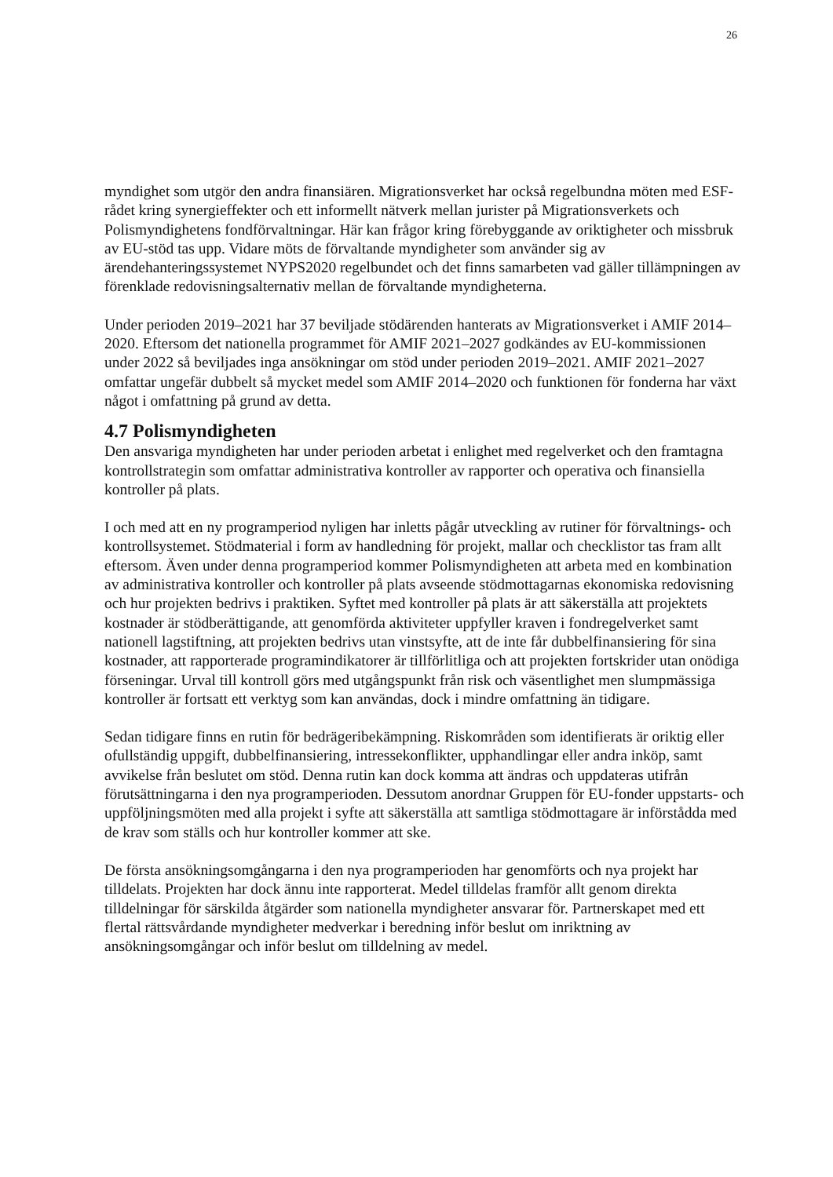26
myndighet som utgör den andra finansiären. Migrationsverket har också regelbundna möten med ESF-rådet kring synergieffekter och ett informellt nätverk mellan jurister på Migrationsverkets och Polismyndighetens fondförvaltningar. Här kan frågor kring förebyggande av oriktigheter och missbruk av EU-stöd tas upp. Vidare möts de förvaltande myndigheter som använder sig av ärendehanteringssystemet NYPS2020 regelbundet och det finns samarbeten vad gäller tillämpningen av förenklade redovisningsalternativ mellan de förvaltande myndigheterna.
Under perioden 2019–2021 har 37 beviljade stödärenden hanterats av Migrationsverket i AMIF 2014–2020. Eftersom det nationella programmet för AMIF 2021–2027 godkändes av EU-kommissionen under 2022 så beviljades inga ansökningar om stöd under perioden 2019–2021. AMIF 2021–2027 omfattar ungefär dubbelt så mycket medel som AMIF 2014–2020 och funktionen för fonderna har växt något i omfattning på grund av detta.
4.7 Polismyndigheten
Den ansvariga myndigheten har under perioden arbetat i enlighet med regelverket och den framtagna kontrollstrategin som omfattar administrativa kontroller av rapporter och operativa och finansiella kontroller på plats.
I och med att en ny programperiod nyligen har inletts pågår utveckling av rutiner för förvaltnings- och kontrollsystemet. Stödmaterial i form av handledning för projekt, mallar och checklistor tas fram allt eftersom. Även under denna programperiod kommer Polismyndigheten att arbeta med en kombination av administrativa kontroller och kontroller på plats avseende stödmottagarnas ekonomiska redovisning och hur projekten bedrivs i praktiken. Syftet med kontroller på plats är att säkerställa att projektets kostnader är stödberättigande, att genomförda aktiviteter uppfyller kraven i fondregelverket samt nationell lagstiftning, att projekten bedrivs utan vinstsyfte, att de inte får dubbelfinansiering för sina kostnader, att rapporterade programindikatorer är tillförlitliga och att projekten fortskrider utan onödiga förseningar. Urval till kontroll görs med utgångspunkt från risk och väsentlighet men slumpmässiga kontroller är fortsatt ett verktyg som kan användas, dock i mindre omfattning än tidigare.
Sedan tidigare finns en rutin för bedrägeribekämpning. Riskområden som identifierats är oriktig eller ofullständig uppgift, dubbelfinansiering, intressekonflikter, upphandlingar eller andra inköp, samt avvikelse från beslutet om stöd. Denna rutin kan dock komma att ändras och uppdateras utifrån förutsättningarna i den nya programperioden. Dessutom anordnar Gruppen för EU-fonder uppstarts- och uppföljningsmöten med alla projekt i syfte att säkerställa att samtliga stödmottagare är införstådda med de krav som ställs och hur kontroller kommer att ske.
De första ansökningsomgångarna i den nya programperioden har genomförts och nya projekt har tilldelats. Projekten har dock ännu inte rapporterat. Medel tilldelas framför allt genom direkta tilldelningar för särskilda åtgärder som nationella myndigheter ansvarar för. Partnerskapet med ett flertal rättsvårdande myndigheter medverkar i beredning inför beslut om inriktning av ansökningsomgångar och inför beslut om tilldelning av medel.